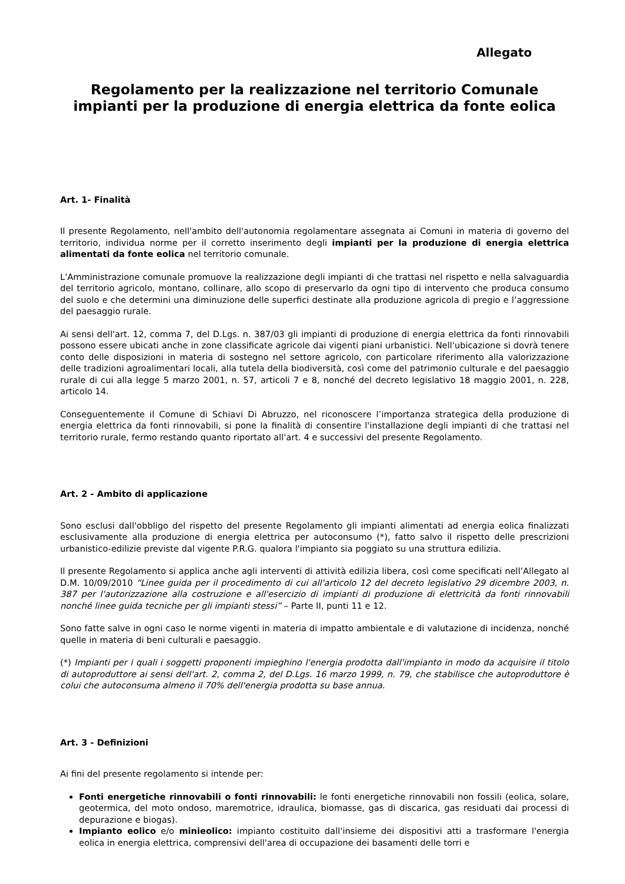Allegato
Regolamento per la realizzazione nel territorio Comunale impianti per la produzione di energia elettrica da fonte eolica
Art. 1- Finalità
Il presente Regolamento, nell'ambito dell'autonomia regolamentare assegnata ai Comuni in materia di governo del territorio, individua norme per il corretto inserimento degli impianti per la produzione di energia elettrica alimentati da fonte eolica nel territorio comunale.
L'Amministrazione comunale promuove la realizzazione degli impianti di che trattasi nel rispetto e nella salvaguardia del territorio agricolo, montano, collinare, allo scopo di preservarlo da ogni tipo di intervento che produca consumo del suolo e che determini una diminuzione delle superfici destinate alla produzione agricola di pregio e l’aggressione del paesaggio rurale.
Ai sensi dell'art. 12, comma 7, del D.Lgs. n. 387/03 gli impianti di produzione di energia elettrica da fonti rinnovabili possono essere ubicati anche in zone classificate agricole dai vigenti piani urbanistici. Nell'ubicazione si dovrà tenere conto delle disposizioni in materia di sostegno nel settore agricolo, con particolare riferimento alla valorizzazione delle tradizioni agroalimentari locali, alla tutela della biodiversità, così come del patrimonio culturale e del paesaggio rurale di cui alla legge 5 marzo 2001, n. 57, articoli 7 e 8, nonché del decreto legislativo 18 maggio 2001, n. 228, articolo 14.
Conseguentemente il Comune di Schiavi Di Abruzzo, nel riconoscere l’importanza strategica della produzione di energia elettrica da fonti rinnovabili, si pone la finalità di consentire l'installazione degli impianti di che trattasi nel territorio rurale, fermo restando quanto riportato all'art. 4 e successivi del presente Regolamento.
Art. 2 - Ambito di applicazione
Sono esclusi dall'obbligo del rispetto del presente Regolamento gli impianti alimentati ad energia eolica finalizzati esclusivamente alla produzione di energia elettrica per autoconsumo (*), fatto salvo il rispetto delle prescrizioni urbanistico-edilizie previste dal vigente P.R.G. qualora l'impianto sia poggiato su una struttura edilizia.
Il presente Regolamento si applica anche agli interventi di attività edilizia libera, così come specificati nell’Allegato al D.M. 10/09/2010 “Linee guida per il procedimento di cui all'articolo 12 del decreto legislativo 29 dicembre 2003, n. 387 per l'autorizzazione alla costruzione e all'esercizio di impianti di produzione di elettricità da fonti rinnovabili nonché linee guida tecniche per gli impianti stessi” – Parte II, punti 11 e 12.
Sono fatte salve in ogni caso le norme vigenti in materia di impatto ambientale e di valutazione di incidenza, nonché quelle in materia di beni culturali e paesaggio.
(*) Impianti per i quali i soggetti proponenti impieghino l'energia prodotta dall'impianto in modo da acquisire il titolo di autoproduttore ai sensi dell'art. 2, comma 2, del D.Lgs. 16 marzo 1999, n. 79, che stabilisce che autoproduttore è colui che autoconsuma almeno il 70% dell'energia prodotta su base annua.
Art. 3 - Definizioni
Ai fini del presente regolamento si intende per:
Fonti energetiche rinnovabili o fonti rinnovabili: le fonti energetiche rinnovabili non fossili (eolica, solare, geotermica, del moto ondoso, maremotrice, idraulica, biomasse, gas di discarica, gas residuati dai processi di depurazione e biogas).
Impianto eolico e/o minieolico: impianto costituito dall'insieme dei dispositivi atti a trasformare l'energia eolica in energia elettrica, comprensivi dell'area di occupazione dei basamenti delle torri e